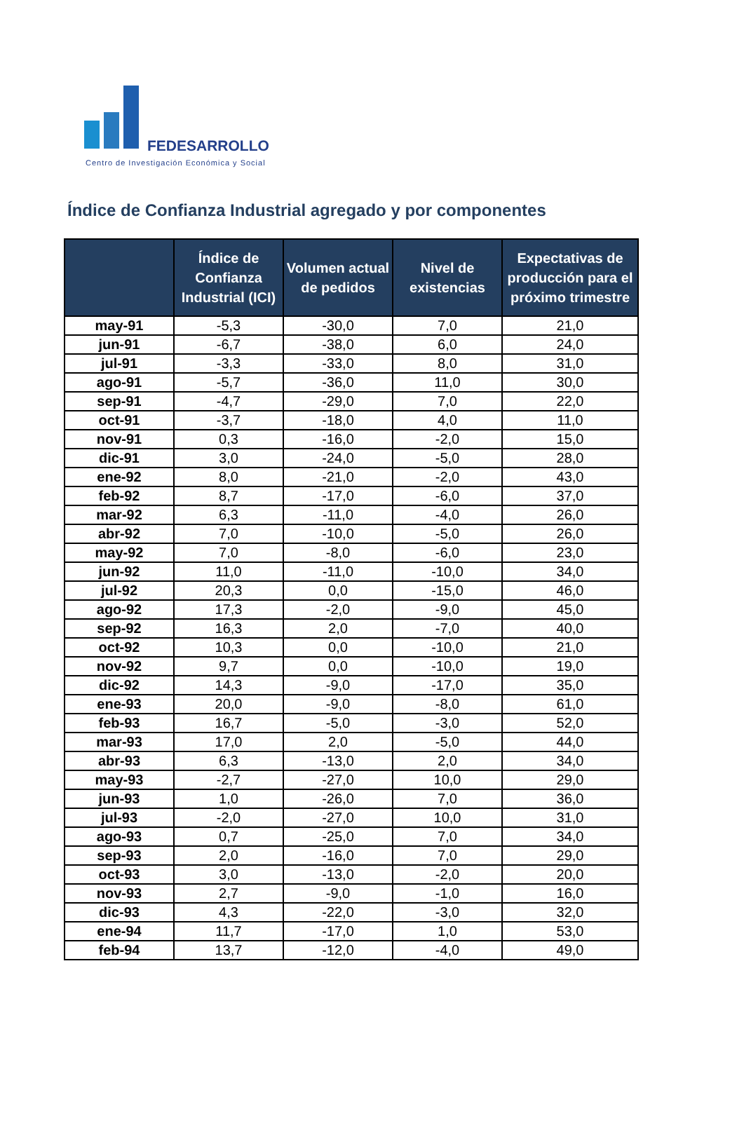FEDESARROLLO
Centro de Investigación Económica y Social
Índice de Confianza Industrial agregado y por componentes
| | Índice de Confianza Industrial (ICI) | Volumen actual de pedidos | Nivel de existencias | Expectativas de producción para el próximo trimestre |
| --- | --- | --- | --- | --- |
| may-91 | -5,3 | -30,0 | 7,0 | 21,0 |
| jun-91 | -6,7 | -38,0 | 6,0 | 24,0 |
| jul-91 | -3,3 | -33,0 | 8,0 | 31,0 |
| ago-91 | -5,7 | -36,0 | 11,0 | 30,0 |
| sep-91 | -4,7 | -29,0 | 7,0 | 22,0 |
| oct-91 | -3,7 | -18,0 | 4,0 | 11,0 |
| nov-91 | 0,3 | -16,0 | -2,0 | 15,0 |
| dic-91 | 3,0 | -24,0 | -5,0 | 28,0 |
| ene-92 | 8,0 | -21,0 | -2,0 | 43,0 |
| feb-92 | 8,7 | -17,0 | -6,0 | 37,0 |
| mar-92 | 6,3 | -11,0 | -4,0 | 26,0 |
| abr-92 | 7,0 | -10,0 | -5,0 | 26,0 |
| may-92 | 7,0 | -8,0 | -6,0 | 23,0 |
| jun-92 | 11,0 | -11,0 | -10,0 | 34,0 |
| jul-92 | 20,3 | 0,0 | -15,0 | 46,0 |
| ago-92 | 17,3 | -2,0 | -9,0 | 45,0 |
| sep-92 | 16,3 | 2,0 | -7,0 | 40,0 |
| oct-92 | 10,3 | 0,0 | -10,0 | 21,0 |
| nov-92 | 9,7 | 0,0 | -10,0 | 19,0 |
| dic-92 | 14,3 | -9,0 | -17,0 | 35,0 |
| ene-93 | 20,0 | -9,0 | -8,0 | 61,0 |
| feb-93 | 16,7 | -5,0 | -3,0 | 52,0 |
| mar-93 | 17,0 | 2,0 | -5,0 | 44,0 |
| abr-93 | 6,3 | -13,0 | 2,0 | 34,0 |
| may-93 | -2,7 | -27,0 | 10,0 | 29,0 |
| jun-93 | 1,0 | -26,0 | 7,0 | 36,0 |
| jul-93 | -2,0 | -27,0 | 10,0 | 31,0 |
| ago-93 | 0,7 | -25,0 | 7,0 | 34,0 |
| sep-93 | 2,0 | -16,0 | 7,0 | 29,0 |
| oct-93 | 3,0 | -13,0 | -2,0 | 20,0 |
| nov-93 | 2,7 | -9,0 | -1,0 | 16,0 |
| dic-93 | 4,3 | -22,0 | -3,0 | 32,0 |
| ene-94 | 11,7 | -17,0 | 1,0 | 53,0 |
| feb-94 | 13,7 | -12,0 | -4,0 | 49,0 |